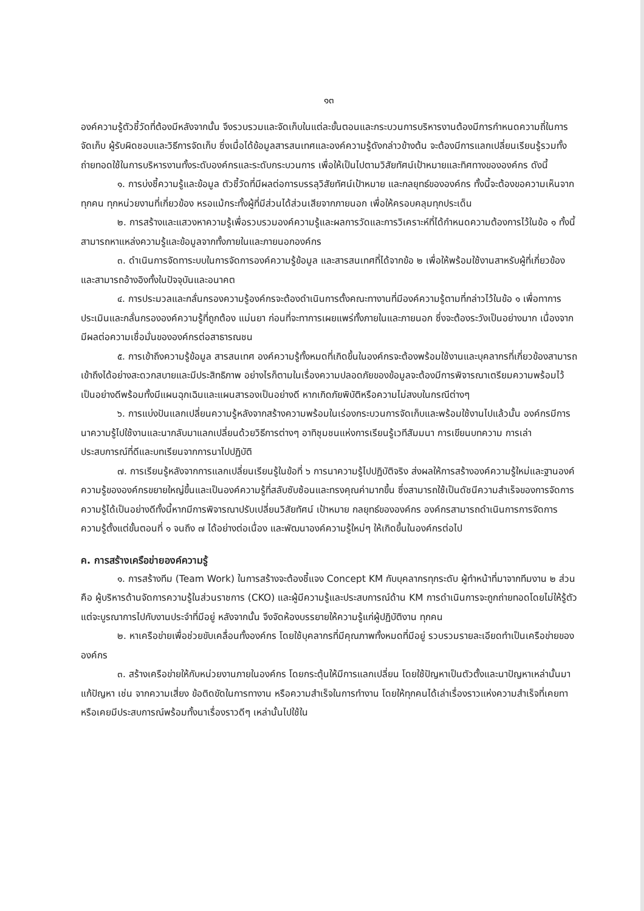๑๓
องค์ความรู้ตัวชี้วัดที่ต้องมีหลังจากนั้น จึงรวบรวมและจัดเก็บในแต่ละขั้นตอนและกระบวนการบริหารงานต้องมีการกำหนดความถี่ในการจัดเก็บ ผู้รับผิดชอบและวิธีการจัดเก็บ ซึ่งเมื่อได้ข้อมูลสารสนเทศและองค์ความรู้ดังกล่าวข้างต้น จะต้องมีการแลกเปลี่ยนเรียนรู้รวมทั้งถ่ายทอดใช้ในการบริหารงานทั้งระดับองค์กรและระดับกระบวนการ เพื่อให้เป็นไปตามวิสัยทัศน์เป้าหมายและทิศทางขององค์กร ดังนี้
๑. การบ่งชี้ความรู้และข้อมูล ตัวชี้วัดที่มีผลต่อการบรรลุวิสัยทัศน์เป้าหมาย และกลยุทธ์ขององค์กร ทั้งนี้จะต้องขอความเห็นจากทุกคน ทุกหน่วยงานที่เกี่ยวข้อง หรอแม้กระทั้งผู้ที่มีส่วนได้ส่วนเสียจากภายนอก เพื่อให้ครอบคลุมทุกประเด็น
๒. การสร้างและแสวงหาความรู้เพื่อรวบรวมองค์ความรู้และผลการวัดและการวิเคราะห์ที่ได้กำหนดความต้องการไว้ในข้อ ๑ ทั้งนี้สามารถหาแหล่งความรู้และข้อมูลจากทั้งภายในและภายนอกองค์กร
๓. ดำเนินการจัดทาระบบในการจัดการองค์ความรู้ข้อมูล และสารสนเทศที่ได้จากข้อ ๒ เพื่อให้พร้อมใช้งานสาหรับผู้ที่เกี่ยวข้องและสามารถอ้างอิงทั้งในปัจจุบันและอนาคต
๔. การประมวลและกลั่นกรองความรู้องค์กรจะต้องดำเนินการตั้งคณะทางานที่มีองค์ความรู้ตามที่กล่าวไว้ในข้อ ๑ เพื่อทาการประเมินและกลั่นกรององค์ความรู้ที่ถูกต้อง แม่นยา ก่อนที่จะทาการเผยแพร่ทั้งภายในและภายนอก ซึ่งจะต้องระวังเป็นอย่างมาก เนื่องจากมีผลต่อความเชื่อมั่นขององค์กรต่อสาธารณชน
๕. การเข้าถึงความรู้ข้อมูล สารสนเทศ องค์ความรู้ทั้งหมดที่เกิดขึ้นในองค์กรจะต้องพร้อมใช้งานและบุคลากรที่เกี่ยวข้องสามารถเข้าถึงได้อย่างสะดวกสบายและมีประสิทธิภาพ อย่างไรก็ตามในเรื่องความปลอดภัยของข้อมูลจะต้องมีการพิจารณาเตรียมความพร้อมไว้เป็นอย่างดีพร้อมทั้งมีแผนฉุกเฉินและแผนสารองเป็นอย่างดี หากเกิดภัยพิบัติหรือความไม่สงบในกรณีต่างๆ
๖. การแบ่งปันแลกเปลี่ยนความรู้หลังจากสร้างความพร้อมในเร่องกระบวนการจัดเก็บและพร้อมใช้งานไปแล้วนั้น องค์กรมีการนาความรู้ไปใช้งานและนากลับมาแลกเปลี่ยนด้วยวิธีการต่างๆ อาทิชุมชนแห่งการเรียนรู้เวทีสัมมนา การเขียนบทความ การเล่าประสบการณ์ที่ดีและบทเรียนจากการนาไปปฏิบัติ
๗. การเรียนรู้หลังจากการแลกเปลี่ยนเรียนรู้ในข้อที่ ๖ การนาความรู้ไปปฏิบัติจริง ส่งผลให้การสร้างองค์ความรู้ใหม่และฐานองค์ความรู้ขององค์กรขยายใหญ่ขึ้นและเป็นองค์ความรู้ที่สลับซับซ้อนและทรงคุณค่ามากขึ้น ซึ่งสามารถใช้เป็นดัชนีความสำเร็จของการจัดการความรู้ได้เป็นอย่างดีทั้งนี้หากมีการพิจารณาปรับเปลี่ยนวิสัยทัศน์ เป้าหมาย กลยุทธ์ขององค์กร องค์กรสามารถดำเนินการการจัดการความรู้ตั้งแต่ขั้นตอนที่ ๑ จนถึง ๗ ได้อย่างต่อเนื่อง และพัฒนาองค์ความรู้ใหม่ๆ ให้เกิดขึ้นในองค์กรต่อไป
ค. การสร้างเครือข่ายองค์ความรู้
๑. การสร้างทีม (Team Work) ในการสร้างจะต้องชี้แจง Concept KM กับบุคลากรทุกระดับ ผู้ทำหน้าที่มาจากทีมงาน ๒ ส่วน คือ ผู้บริหารด้านจัดการความรู้ในส่วนราชการ (CKO) และผู้มีความรู้และประสบการณ์ด้าน KM การดำเนินการจะถูกถ่ายทอดโดยไม่ให้รู้ตัว แต่จะบูรณาการไปกับงานประจำที่มีอยู่ หลังจากนั้น จึงจัดห้องบรรยายให้ความรู้แก่ผู้ปฏิบัติงาน ทุกคน
๒. หาเครือข่ายเพื่อช่วยขับเคลื่อนทั้งองค์กร โดยใช้บุคลากรที่มีคุณภาพทั้งหมดที่มีอยู่ รวบรวมรายละเอียดทำเป็นเครือข่ายขององค์กร
๓. สร้างเครือข่ายให้กับหน่วยงานภายในองค์กร โดยกระตุ้นให้มีการแลกเปลี่ยน โดยใช้ปัญหาเป็นตัวตั้งและนาปัญหาเหล่านั้นมาแก้ปัญหา เช่น จากความเสี่ยง ข้อติดขัดในการทางาน หรือความสำเร็จในการทำงาน โดยให้ทุกคนได้เล่าเรื่องราวแห่งความสำเร็จที่เคยทา หรือเคยมีประสบการณ์พร้อมทั้งนาเรื่องราวดีๆ เหล่านั้นไปใช้ใน